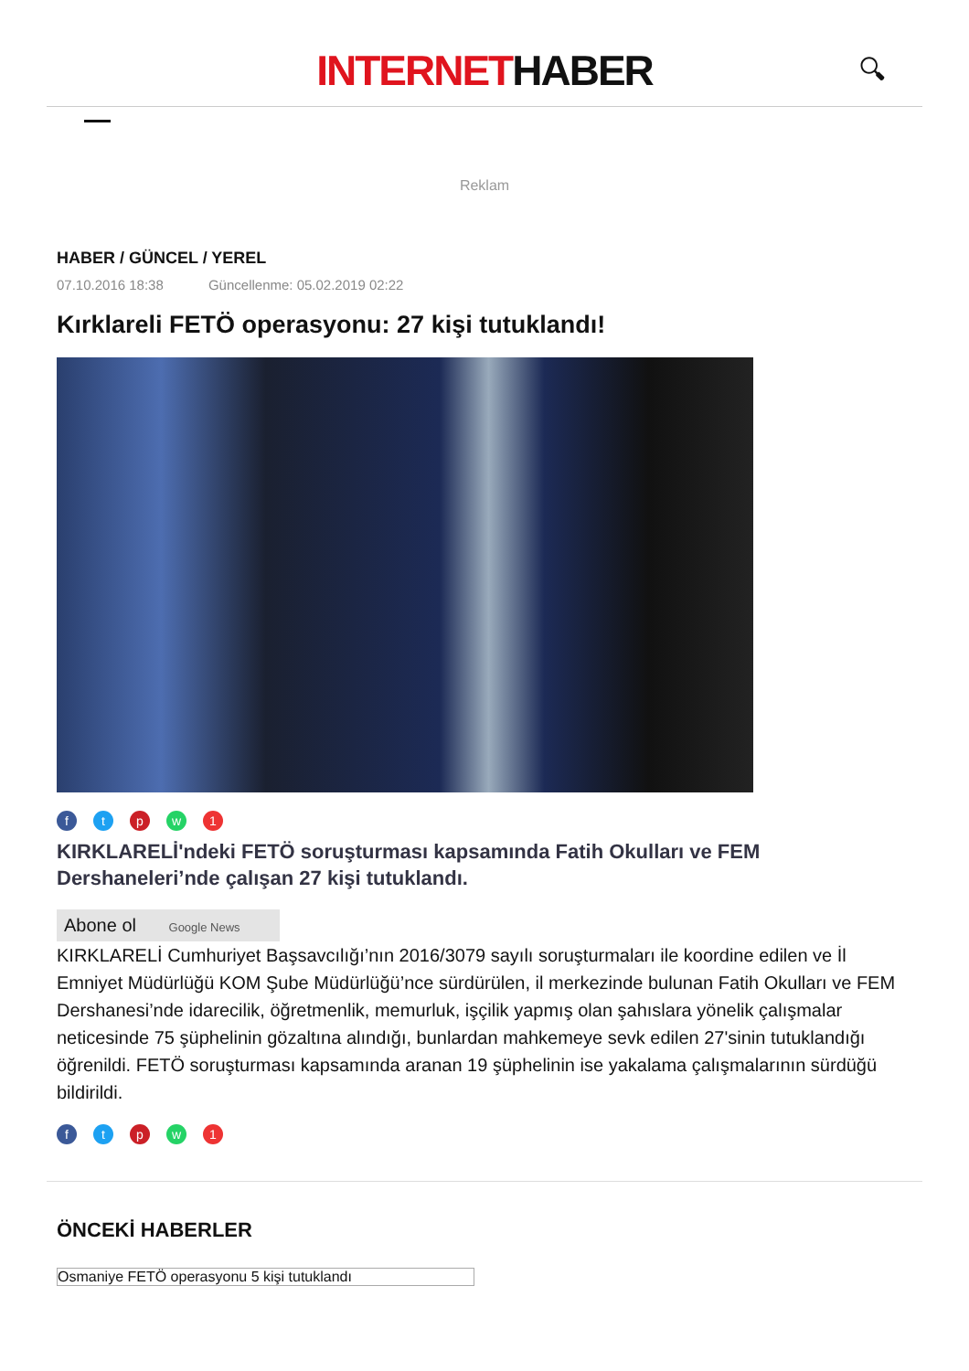INTERNETHABER
🔍︎
Reklam
HABER / GÜNCEL / YEREL
07.10.2016 18:38 Güncellenme: 05.02.2019 02:22
Kırklareli FETÖ operasyonu: 27 kişi tutuklandı!
ftpw 1
KIRKLARELİ'ndeki FETÖ soruşturması kapsamında Fatih Okulları ve FEM Dershaneleri’nde çalışan 27 kişi tutuklandı.
Abone ol Google News
KIRKLARELİ Cumhuriyet Başsavcılığı’nın 2016/3079 sayılı soruşturmaları ile koordine edilen ve İl Emniyet Müdürlüğü KOM Şube Müdürlüğü’nce sürdürülen, il merkezinde bulunan Fatih Okulları ve FEM Dershanesi’nde idarecilik, öğretmenlik, memurluk, işçilik yapmış olan şahıslara yönelik çalışmalar neticesinde 75 şüphelinin gözaltına alındığı, bunlardan mahkemeye sevk edilen 27'sinin tutuklandığı öğrenildi. FETÖ soruşturması kapsamında aranan 19 şüphelinin ise yakalama çalışmalarının sürdüğü bildirildi.
ftpw 1
ÖNCEKİ HABERLER
Osmaniye FETÖ operasyonu 5 kişi tutuklandı